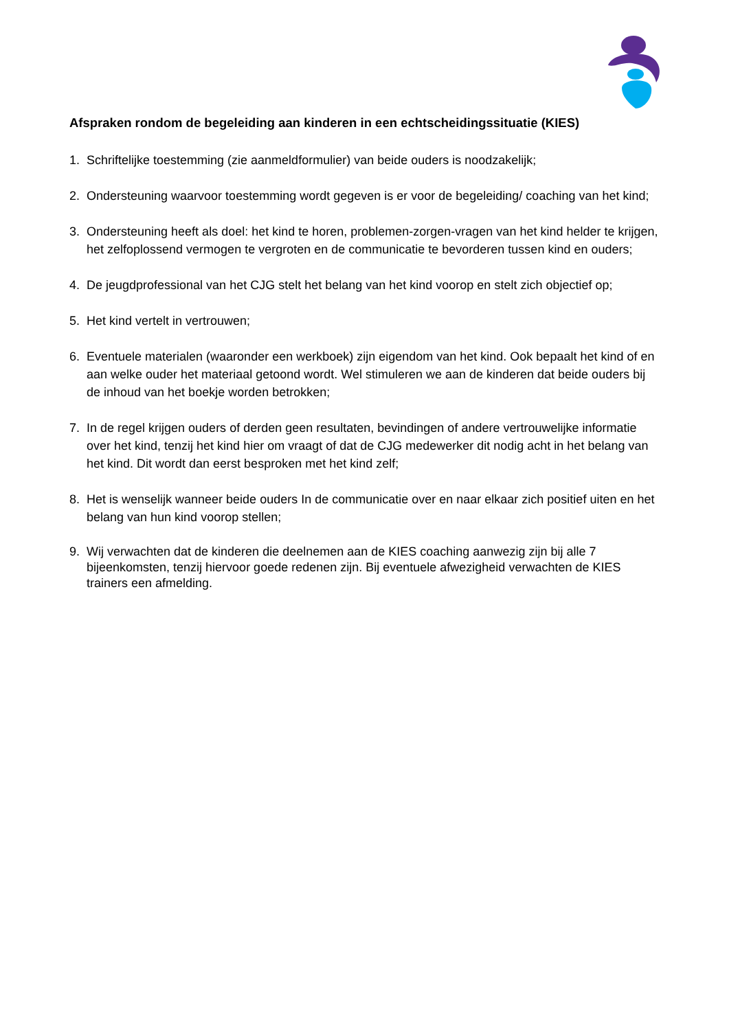Afspraken rondom de begeleiding aan kinderen in een echtscheidingssituatie (KIES)
1. Schriftelijke toestemming (zie aanmeldformulier) van beide ouders is noodzakelijk;
2. Ondersteuning waarvoor toestemming wordt gegeven is er voor de begeleiding/ coaching van het kind;
3. Ondersteuning heeft als doel: het kind te horen, problemen-zorgen-vragen van het kind helder te krijgen, het zelfoplossend vermogen te vergroten en de communicatie te bevorderen tussen kind en ouders;
4. De jeugdprofessional van het CJG stelt het belang van het kind voorop en stelt zich objectief op;
5. Het kind vertelt in vertrouwen;
6. Eventuele materialen (waaronder een werkboek) zijn eigendom van het kind. Ook bepaalt het kind of en aan welke ouder het materiaal getoond wordt. Wel stimuleren we aan de kinderen dat beide ouders bij de inhoud van het boekje worden betrokken;
7. In de regel krijgen ouders of derden geen resultaten, bevindingen of andere vertrouwelijke informatie over het kind, tenzij het kind hier om vraagt of dat de CJG medewerker dit nodig acht in het belang van het kind. Dit wordt dan eerst besproken met het kind zelf;
8. Het is wenselijk wanneer beide ouders In de communicatie over en naar elkaar zich positief uiten en het belang van hun kind voorop stellen;
9. Wij verwachten dat de kinderen die deelnemen aan de KIES coaching aanwezig zijn bij alle 7 bijeenkomsten, tenzij hiervoor goede redenen zijn. Bij eventuele afwezigheid verwachten de KIES trainers een afmelding.